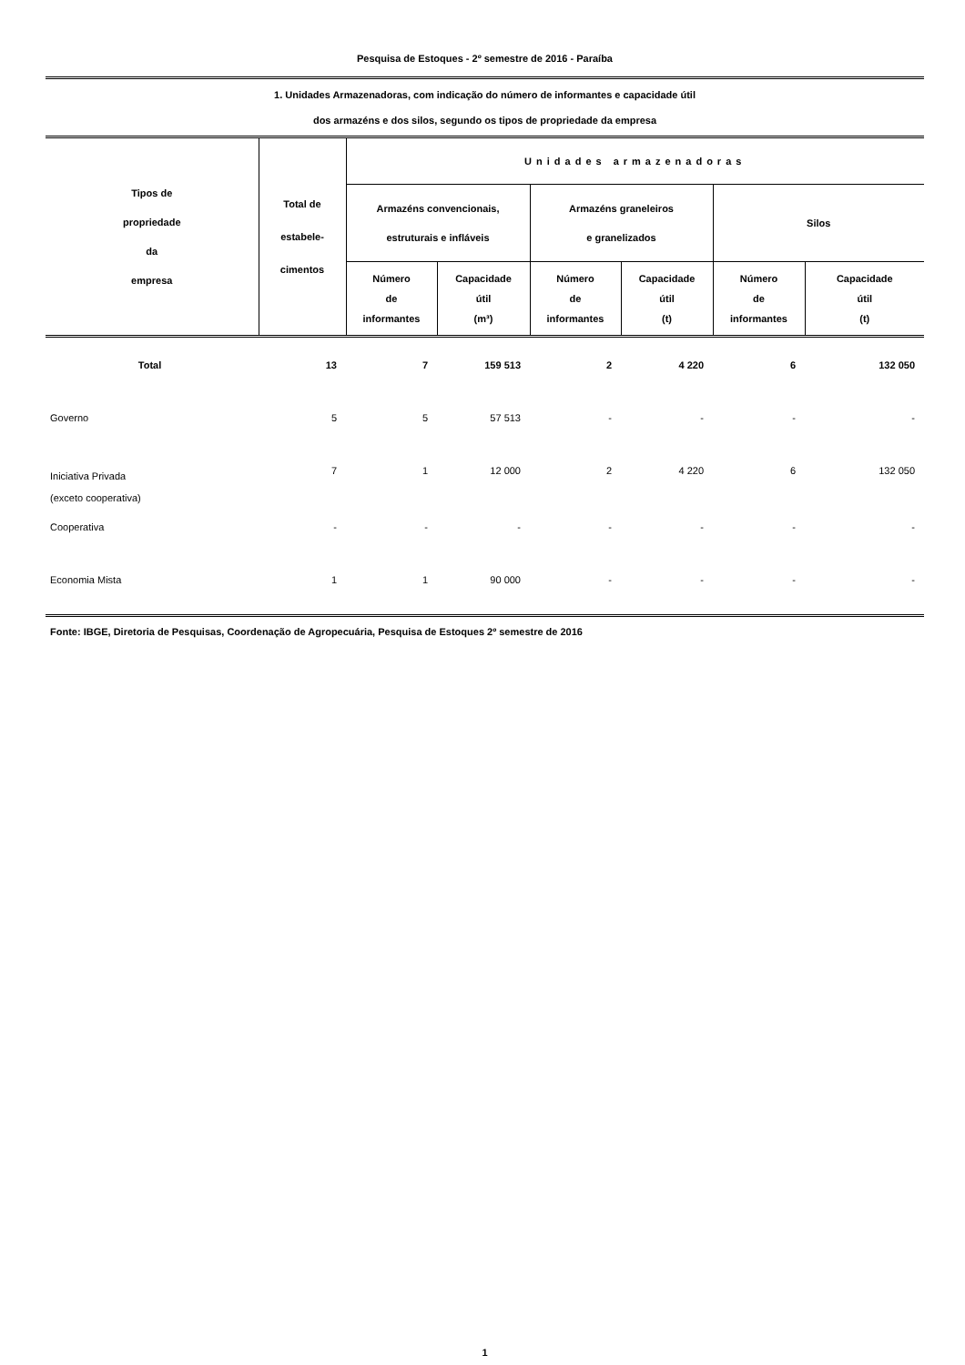Pesquisa de Estoques - 2º semestre de 2016 - Paraíba
1. Unidades Armazenadoras, com indicação do número de informantes e capacidade útil
dos armazéns e dos silos, segundo os tipos de propriedade da empresa
| Tipos de propriedade da empresa | Total de estabele- cimentos | Unidades armazenadoras | | | | | |
| --- | --- | --- | --- | --- | --- | --- | --- |
| | | Armazéns convencionais, estruturais e infláveis | | Armazéns graneleiros e granelizados | | Silos | |
| | | Número de informantes | Capacidade útil (m³) | Número de informantes | Capacidade útil (t) | Número de informantes | Capacidade útil (t) |
| Total | 13 | 7 | 159 513 | 2 | 4 220 | 6 | 132 050 |
| Governo | 5 | 5 | 57 513 | - | - | - | - |
| Iniciativa Privada (exceto cooperativa) | 7 | 1 | 12 000 | 2 | 4 220 | 6 | 132 050 |
| Cooperativa | - | - | - | - | - | - | - |
| Economia Mista | 1 | 1 | 90 000 | - | - | - | - |
Fonte: IBGE, Diretoria de Pesquisas, Coordenação de Agropecuária, Pesquisa de Estoques 2º semestre de 2016
1